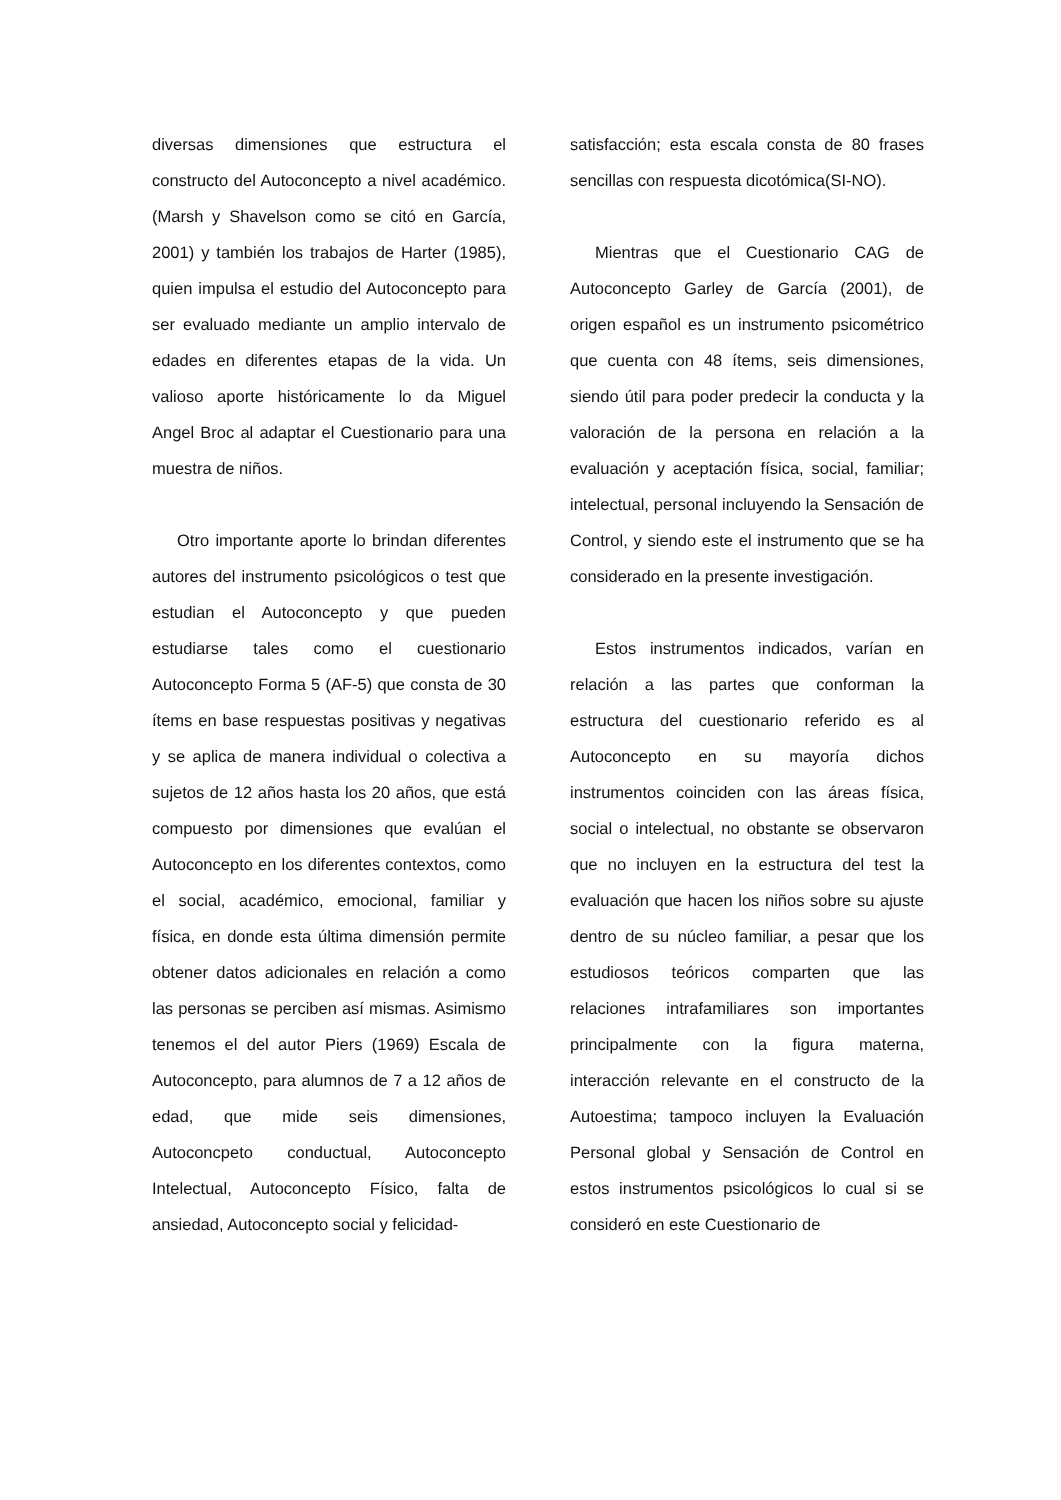diversas dimensiones que estructura el constructo del Autoconcepto a nivel académico.(Marsh y Shavelson como se citó en García, 2001) y también los trabajos de Harter (1985), quien impulsa el estudio del Autoconcepto para ser evaluado mediante un amplio intervalo de edades en diferentes etapas de la vida. Un valioso aporte históricamente lo da Miguel Angel Broc al adaptar el Cuestionario para una muestra de niños.
Otro importante aporte lo brindan diferentes autores del instrumento psicológicos o test que estudian el Autoconcepto y que pueden estudiarse tales como el cuestionario Autoconcepto Forma 5 (AF-5) que consta de 30 ítems en base respuestas positivas y negativas y se aplica de manera individual o colectiva a sujetos de 12 años hasta los 20 años, que está compuesto por dimensiones que evalúan el Autoconcepto en los diferentes contextos, como el social, académico, emocional, familiar y física, en donde esta última dimensión permite obtener datos adicionales en relación a como las personas se perciben así mismas. Asimismo tenemos el del autor Piers (1969) Escala de Autoconcepto, para alumnos de 7 a 12 años de edad, que mide seis dimensiones, Autoconcpeto conductual, Autoconcepto Intelectual, Autoconcepto Físico, falta de ansiedad, Autoconcepto social y felicidad-
satisfacción; esta escala consta de 80 frases sencillas con respuesta dicotómica(SI-NO).
Mientras que el Cuestionario CAG de Autoconcepto Garley de García (2001), de origen español es un instrumento psicométrico que cuenta con 48 ítems, seis dimensiones, siendo útil para poder predecir la conducta y la valoración de la persona en relación a la evaluación y aceptación física, social, familiar; intelectual, personal incluyendo la Sensación de Control, y siendo este el instrumento que se ha considerado en la presente investigación.
Estos instrumentos indicados, varían en relación a las partes que conforman la estructura del cuestionario referido es al Autoconcepto en su mayoría dichos instrumentos coinciden con las áreas física, social o intelectual, no obstante se observaron que no incluyen en la estructura del test la evaluación que hacen los niños sobre su ajuste dentro de su núcleo familiar, a pesar que los estudiosos teóricos comparten que las relaciones intrafamiliares son importantes principalmente con la figura materna, interacción relevante en el constructo de la Autoestima; tampoco incluyen la Evaluación Personal global y Sensación de Control en estos instrumentos psicológicos lo cual si se consideró en este Cuestionario de